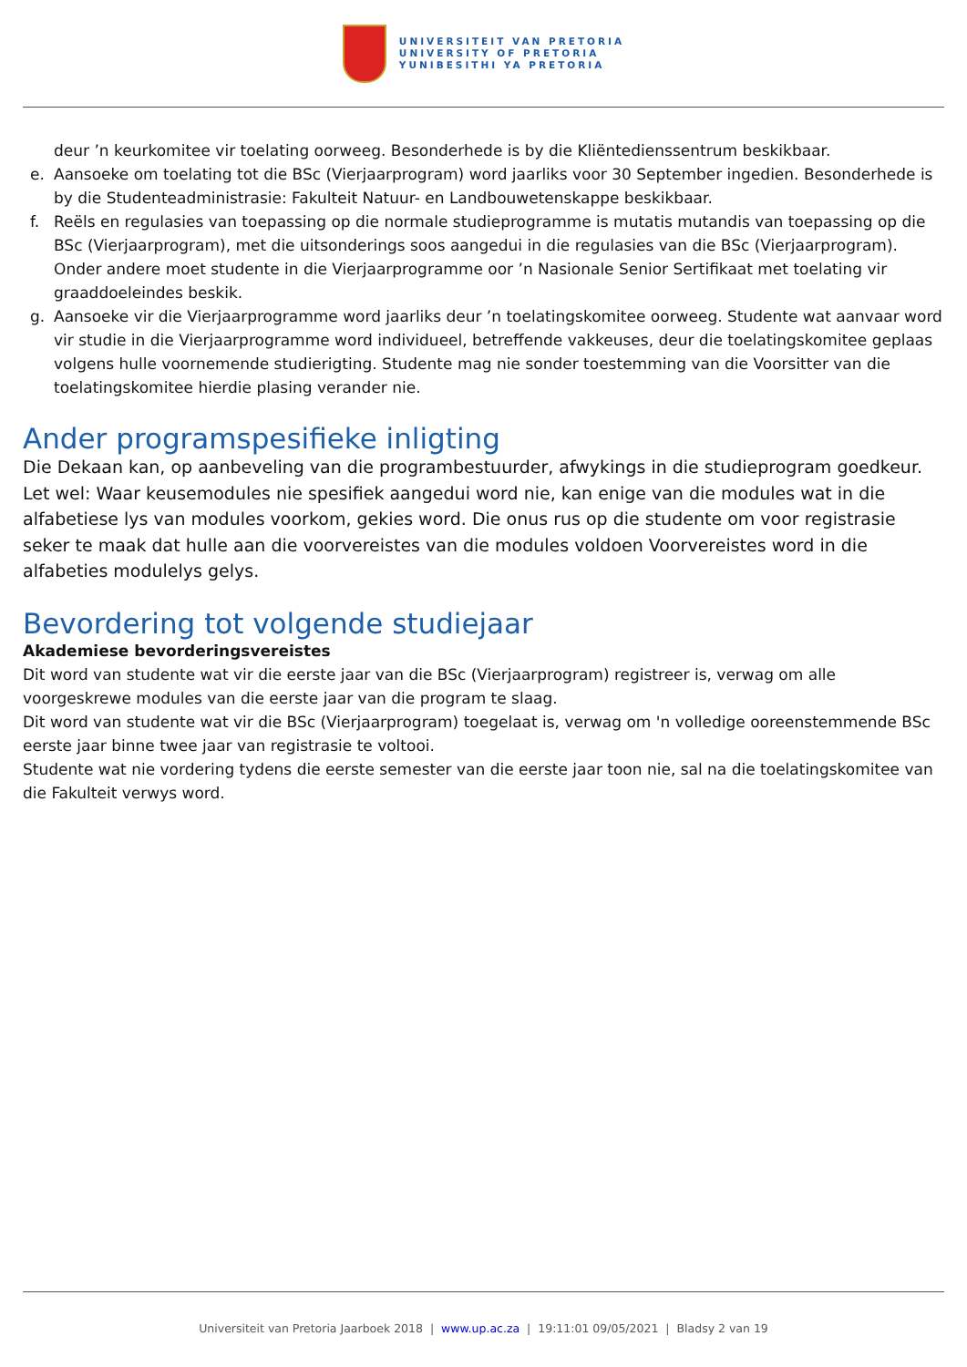UNIVERSITEIT VAN PRETORIA
UNIVERSITY OF PRETORIA
YUNIBESITHI YA PRETORIA
deur ’n keurkomitee vir toelating oorweeg. Besonderhede is by die Kliëntedienssentrum beskikbaar.
e. Aansoeke om toelating tot die BSc (Vierjaarprogram) word jaarliks voor 30 September ingedien. Besonderhede is by die Studenteadministrasie: Fakulteit Natuur- en Landbouwetenskappe beskikbaar.
f. Reëls en regulasies van toepassing op die normale studieprogramme is mutatis mutandis van toepassing op die BSc (Vierjaarprogram), met die uitsonderings soos aangedui in die regulasies van die BSc (Vierjaarprogram). Onder andere moet studente in die Vierjaarprogramme oor ’n Nasionale Senior Sertifikaat met toelating vir graaddoeleindes beskik.
g. Aansoeke vir die Vierjaarprogramme word jaarliks deur ’n toelatingskomitee oorweeg. Studente wat aanvaar word vir studie in die Vierjaarprogramme word individueel, betreffende vakkeuses, deur die toelatingskomitee geplaas volgens hulle voornemende studierigting. Studente mag nie sonder toestemming van die Voorsitter van die toelatingskomitee hierdie plasing verander nie.
Ander programspesifieke inligting
Die Dekaan kan, op aanbeveling van die programbestuurder, afwykings in die studieprogram goedkeur.
Let wel: Waar keusemodules nie spesifiek aangedui word nie, kan enige van die modules wat in die alfabetiese lys van modules voorkom, gekies word. Die onus rus op die studente om voor registrasie seker te maak dat hulle aan die voorvereistes van die modules voldoen Voorvereistes word in die alfabeties modulelys gelys.
Bevordering tot volgende studiejaar
Akademiese bevorderingsvereistes
Dit word van studente wat vir die eerste jaar van die BSc (Vierjaarprogram) registreer is, verwag om alle voorgeskrewe modules van die eerste jaar van die program te slaag.
Dit word van studente wat vir die BSc (Vierjaarprogram) toegelaat is, verwag om 'n volledige ooreenstemmende BSc eerste jaar binne twee jaar van registrasie te voltooi.
Studente wat nie vordering tydens die eerste semester van die eerste jaar toon nie, sal na die toelatingskomitee van die Fakulteit verwys word.
Universiteit van Pretoria Jaarboek 2018 | www.up.ac.za | 19:11:01 09/05/2021 | Bladsy 2 van 19